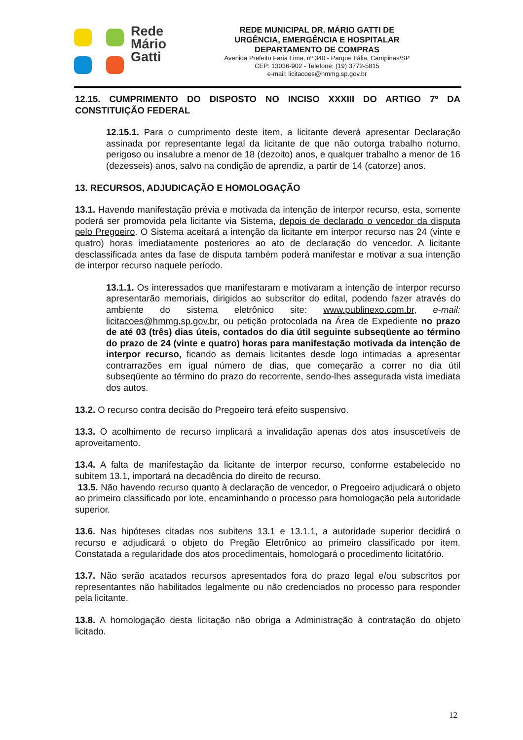Rede
Mário
Gatti
REDE MUNICIPAL DR. MÁRIO GATTI DE
URGÊNCIA, EMERGÊNCIA E HOSPITALAR
DEPARTAMENTO DE COMPRAS
Avenida Prefeito Faria Lima, nº 340 - Parque Itália, Campinas/SP
CEP: 13036-902 - Telefone: (19) 3772-5815
e-mail: licitacoes@hmmg.sp.gov.br
12.15. CUMPRIMENTO DO DISPOSTO NO INCISO XXXIII DO ARTIGO 7º DA CONSTITUIÇÃO FEDERAL
12.15.1. Para o cumprimento deste item, a licitante deverá apresentar Declaração assinada por representante legal da licitante de que não outorga trabalho noturno, perigoso ou insalubre a menor de 18 (dezoito) anos, e qualquer trabalho a menor de 16 (dezesseis) anos, salvo na condição de aprendiz, a partir de 14 (catorze) anos.
13. RECURSOS, ADJUDICAÇÃO E HOMOLOGAÇÃO
13.1. Havendo manifestação prévia e motivada da intenção de interpor recurso, esta, somente poderá ser promovida pela licitante via Sistema, depois de declarado o vencedor da disputa pelo Pregoeiro. O Sistema aceitará a intenção da licitante em interpor recurso nas 24 (vinte e quatro) horas imediatamente posteriores ao ato de declaração do vencedor. A licitante desclassificada antes da fase de disputa também poderá manifestar e motivar a sua intenção de interpor recurso naquele período.
13.1.1. Os interessados que manifestaram e motivaram a intenção de interpor recurso apresentarão memoriais, dirigidos ao subscritor do edital, podendo fazer através do ambiente do sistema eletrônico site: www.publinexo.com.br, e-mail: licitacoes@hmmg.sp.gov.br, ou petição protocolada na Área de Expediente no prazo de até 03 (três) dias úteis, contados do dia útil seguinte subseqüente ao término do prazo de 24 (vinte e quatro) horas para manifestação motivada da intenção de interpor recurso, ficando as demais licitantes desde logo intimadas a apresentar contrarrazões em igual número de dias, que começarão a correr no dia útil subseqüente ao término do prazo do recorrente, sendo-lhes assegurada vista imediata dos autos.
13.2. O recurso contra decisão do Pregoeiro terá efeito suspensivo.
13.3. O acolhimento de recurso implicará a invalidação apenas dos atos insuscetíveis de aproveitamento.
13.4. A falta de manifestação da licitante de interpor recurso, conforme estabelecido no subitem 13.1, importará na decadência do direito de recurso.
13.5. Não havendo recurso quanto à declaração de vencedor, o Pregoeiro adjudicará o objeto ao primeiro classificado por lote, encaminhando o processo para homologação pela autoridade superior.
13.6. Nas hipóteses citadas nos subitens 13.1 e 13.1.1, a autoridade superior decidirá o recurso e adjudicará o objeto do Pregão Eletrônico ao primeiro classificado por item. Constatada a regularidade dos atos procedimentais, homologará o procedimento licitatório.
13.7. Não serão acatados recursos apresentados fora do prazo legal e/ou subscritos por representantes não habilitados legalmente ou não credenciados no processo para responder pela licitante.
13.8. A homologação desta licitação não obriga a Administração à contratação do objeto licitado.
12